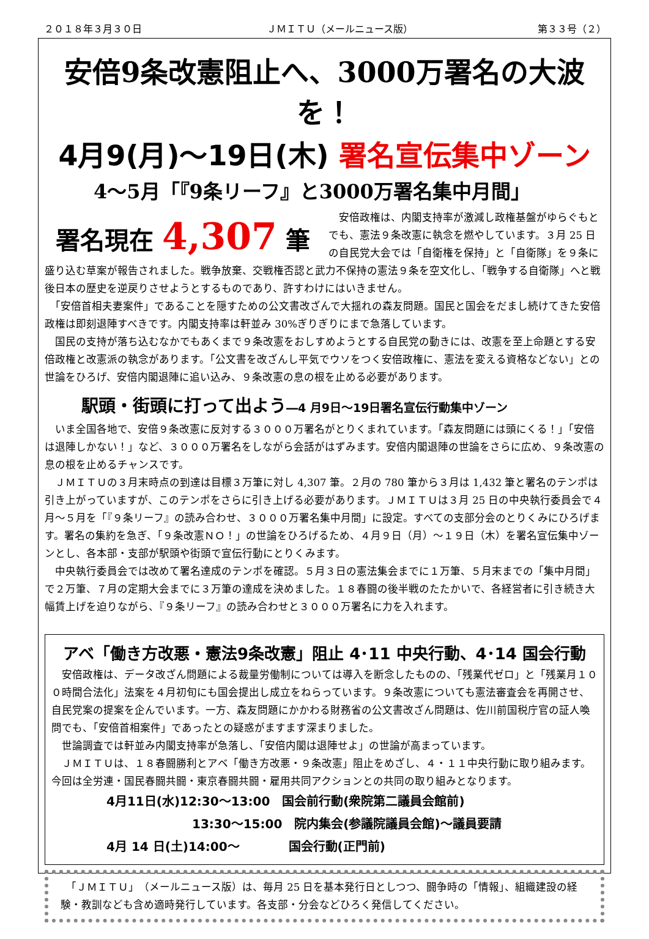２０１８年３月３０日 ＪＭＩＴＵ（メールニュース版） 第３３号（２）
安倍9条改憲阻止へ、3000万署名の大波を！
4月9(月)～19日(木) 署名宣伝集中ゾーン
4～5月「『9条リーフ』と3000万署名集中月間」
署名現在 4,307 筆
　安倍政権は、内閣支持率が激減し政権基盤がゆらぐもとでも、憲法９条改憲に執念を燃やしています。３月 25 日の自民党大会では「自衛権を保持」と「自衛隊」を９条に盛り込む草案が報告されました。戦争放棄、交戦権否認と武力不保持の憲法９条を空文化し、「戦争する自衛隊」へと戦後日本の歴史を逆戻りさせようとするものであり、許すわけにはいきません。
　「安倍首相夫妻案件」であることを隠すための公文書改ざんで大揺れの森友問題。国民と国会をだまし続けてきた安倍政権は即刻退陣すべきです。内閣支持率は軒並み 30%ぎりぎりにまで急落しています。
　国民の支持が落ち込むなかでもあくまで９条改憲をおしすめようとする自民党の動きには、改憲を至上命題とする安倍政権と改憲派の執念があります。「公文書を改ざんし平気でウソをつく安倍政権に、憲法を変える資格などない」との世論をひろげ、安倍内閣退陣に追い込み、９条改憲の息の根を止める必要があります。
駅頭・街頭に打って出よう―4 月9日～19日署名宣伝行動集中ゾーン
　いま全国各地で、安倍９条改憲に反対する３０００万署名がとりくまれています。「森友問題には頭にくる！」「安倍は退陣しかない！」など、３０００万署名をしながら会話がはずみます。安倍内閣退陣の世論をさらに広め、９条改憲の息の根を止めるチャンスです。
　ＪＭＩＴＵの３月末時点の到達は目標３万筆に対し 4,307 筆。２月の 780 筆から３月は 1,432 筆と署名のテンポは引き上がっていますが、このテンポをさらに引き上げる必要があります。ＪＭＩＴＵは３月 25 日の中央執行委員会で４月～５月を「『９条リーフ』の読み合わせ、３０００万署名集中月間」に設定。すべての支部分会のとりくみにひろげます。署名の集約を急ぎ、「９条改憲ＮＯ！」の世論をひろげるため、４月９日（月）～１９日（木）を署名宣伝集中ゾーンとし、各本部・支部が駅頭や街頭で宣伝行動にとりくみます。
　中央執行委員会では改めて署名達成のテンポを確認。５月３日の憲法集会までに１万筆、５月末までの「集中月間」で２万筆、７月の定期大会までに３万筆の達成を決めました。１８春闘の後半戦のたたかいで、各経営者に引き続き大幅賃上げを迫りながら、『９条リーフ』の読み合わせと３０００万署名に力を入れます。
アベ「働き方改悪・憲法9条改憲」阻止 4･11 中央行動、4･14 国会行動
　安倍政権は、データ改ざん問題による裁量労働制については導入を断念したものの、「残業代ゼロ」と「残業月１００時間合法化」法案を４月初旬にも国会提出し成立をねらっています。９条改憲についても憲法審査会を再開させ、自民党案の提案を企んでいます。一方、森友問題にかかわる財務省の公文書改ざん問題は、佐川前国税庁官の証人喚問でも、「安倍首相案件」であったとの疑惑がますます深まりました。
　世論調査では軒並み内閣支持率が急落し、「安倍内閣は退陣せよ」の世論が高まっています。
　ＪＭＩＴＵは、１８春闘勝利とアベ「働き方改悪・９条改憲」阻止をめざし、４・１１中央行動に取り組みます。今回は全労連・国民春闘共闘・東京春闘共闘・雇用共同アクションとの共同の取り組みとなります。
4月11日(水)12:30～13:00　国会前行動(衆院第二議員会館前)
　　　　　　　13:30～15:00　院内集会(参議院議員会館)～議員要請
4月 14 日(土)14:00～　　　　国会行動(正門前)
　「ＪＭＩＴＵ」（メールニュース版）は、毎月 25 日を基本発行日としつつ、闘争時の「情報」、組織建設の経験・教訓なども含め適時発行しています。各支部・分会などひろく発信してください。